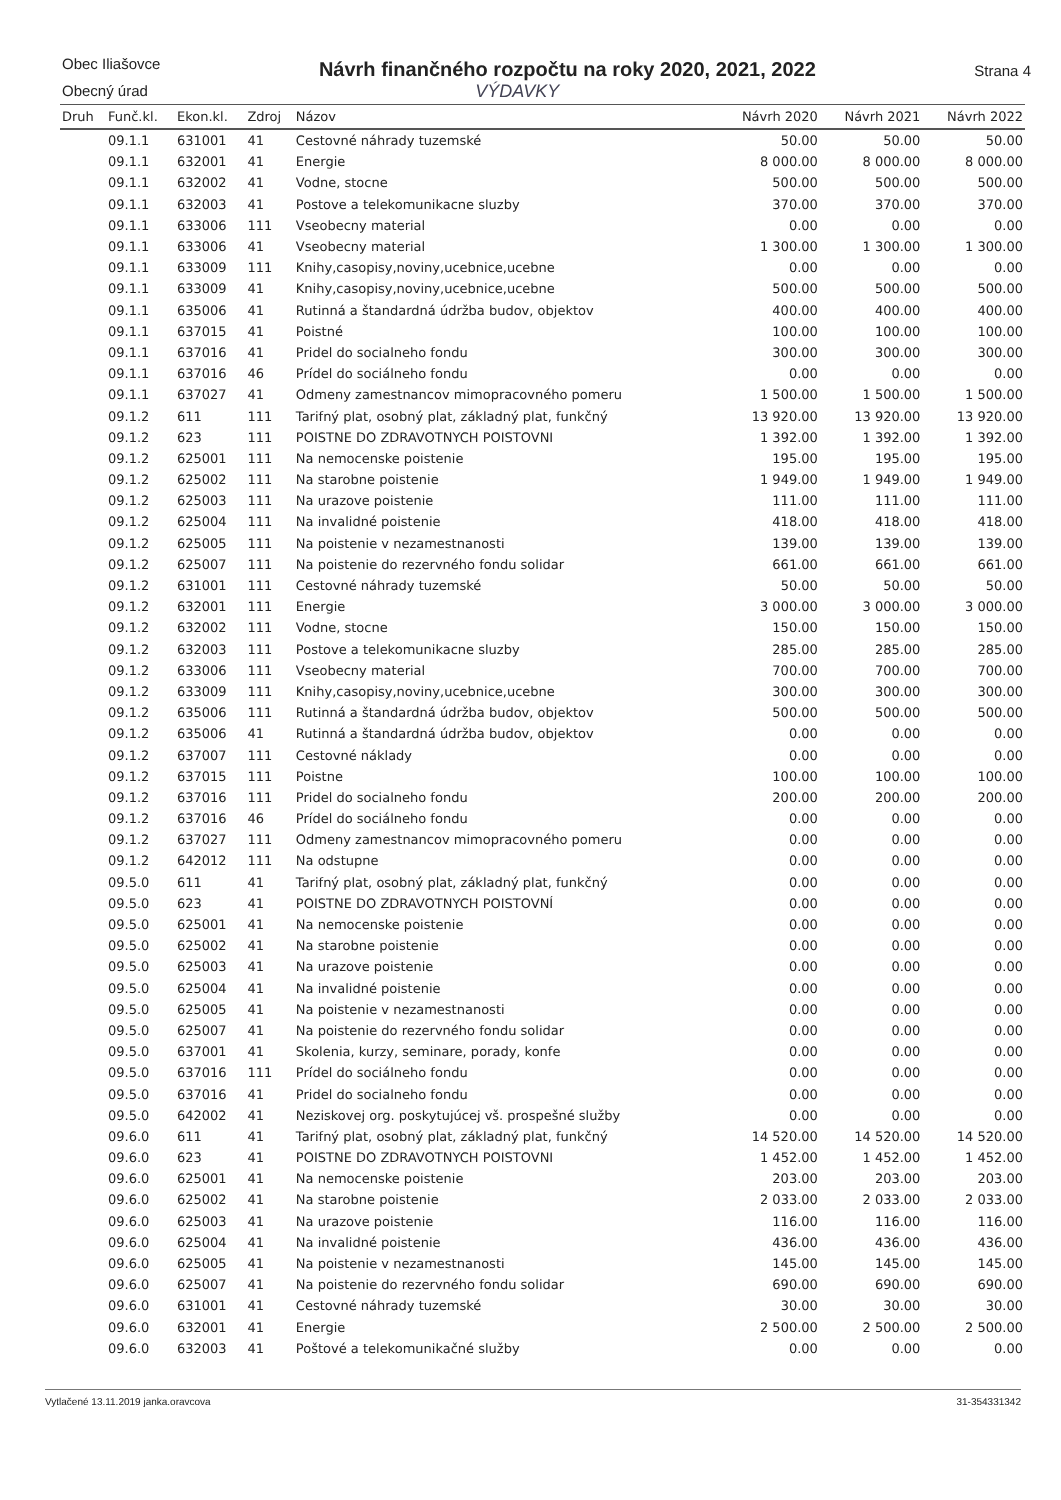Obec Iliašovce
Obecný úrad
Návrh finančného rozpočtu na roky 2020, 2021, 2022
VÝDAVKY
Strana 4
| Druh | Funč.kl. | Ekon.kl. | Zdroj | Názov | Návrh 2020 | Návrh 2021 | Návrh 2022 |
| --- | --- | --- | --- | --- | --- | --- | --- |
| | 09.1.1 | 631001 | 41 | Cestovné náhrady tuzemské | 50.00 | 50.00 | 50.00 |
| | 09.1.1 | 632001 | 41 | Energie | 8 000.00 | 8 000.00 | 8 000.00 |
| | 09.1.1 | 632002 | 41 | Vodne, stocne | 500.00 | 500.00 | 500.00 |
| | 09.1.1 | 632003 | 41 | Postove a telekomunikacne sluzby | 370.00 | 370.00 | 370.00 |
| | 09.1.1 | 633006 | 111 | Vseobecny material | 0.00 | 0.00 | 0.00 |
| | 09.1.1 | 633006 | 41 | Vseobecny material | 1 300.00 | 1 300.00 | 1 300.00 |
| | 09.1.1 | 633009 | 111 | Knihy,casopisy,noviny,ucebnice,ucebne | 0.00 | 0.00 | 0.00 |
| | 09.1.1 | 633009 | 41 | Knihy,casopisy,noviny,ucebnice,ucebne | 500.00 | 500.00 | 500.00 |
| | 09.1.1 | 635006 | 41 | Rutinná a štandardná údržba budov, objektov | 400.00 | 400.00 | 400.00 |
| | 09.1.1 | 637015 | 41 | Poistné | 100.00 | 100.00 | 100.00 |
| | 09.1.1 | 637016 | 41 | Pridel do socialneho fondu | 300.00 | 300.00 | 300.00 |
| | 09.1.1 | 637016 | 46 | Prídel do sociálneho fondu | 0.00 | 0.00 | 0.00 |
| | 09.1.1 | 637027 | 41 | Odmeny zamestnancov mimopracovného pomeru | 1 500.00 | 1 500.00 | 1 500.00 |
| | 09.1.2 | 611 | 111 | Tarifný plat, osobný plat, základný plat, funkčný | 13 920.00 | 13 920.00 | 13 920.00 |
| | 09.1.2 | 623 | 111 | POISTNE DO ZDRAVOTNYCH POISTOVNI | 1 392.00 | 1 392.00 | 1 392.00 |
| | 09.1.2 | 625001 | 111 | Na nemocenske poistenie | 195.00 | 195.00 | 195.00 |
| | 09.1.2 | 625002 | 111 | Na starobne poistenie | 1 949.00 | 1 949.00 | 1 949.00 |
| | 09.1.2 | 625003 | 111 | Na urazove poistenie | 111.00 | 111.00 | 111.00 |
| | 09.1.2 | 625004 | 111 | Na invalidné poistenie | 418.00 | 418.00 | 418.00 |
| | 09.1.2 | 625005 | 111 | Na poistenie v nezamestnanosti | 139.00 | 139.00 | 139.00 |
| | 09.1.2 | 625007 | 111 | Na poistenie do rezervného fondu solidar | 661.00 | 661.00 | 661.00 |
| | 09.1.2 | 631001 | 111 | Cestovné náhrady tuzemské | 50.00 | 50.00 | 50.00 |
| | 09.1.2 | 632001 | 111 | Energie | 3 000.00 | 3 000.00 | 3 000.00 |
| | 09.1.2 | 632002 | 111 | Vodne, stocne | 150.00 | 150.00 | 150.00 |
| | 09.1.2 | 632003 | 111 | Postove a telekomunikacne sluzby | 285.00 | 285.00 | 285.00 |
| | 09.1.2 | 633006 | 111 | Vseobecny material | 700.00 | 700.00 | 700.00 |
| | 09.1.2 | 633009 | 111 | Knihy,casopisy,noviny,ucebnice,ucebne | 300.00 | 300.00 | 300.00 |
| | 09.1.2 | 635006 | 111 | Rutinná a štandardná údržba budov, objektov | 500.00 | 500.00 | 500.00 |
| | 09.1.2 | 635006 | 41 | Rutinná a štandardná údržba budov, objektov | 0.00 | 0.00 | 0.00 |
| | 09.1.2 | 637007 | 111 | Cestovné náklady | 0.00 | 0.00 | 0.00 |
| | 09.1.2 | 637015 | 111 | Poistne | 100.00 | 100.00 | 100.00 |
| | 09.1.2 | 637016 | 111 | Pridel do socialneho fondu | 200.00 | 200.00 | 200.00 |
| | 09.1.2 | 637016 | 46 | Prídel do sociálneho fondu | 0.00 | 0.00 | 0.00 |
| | 09.1.2 | 637027 | 111 | Odmeny zamestnancov mimopracovného pomeru | 0.00 | 0.00 | 0.00 |
| | 09.1.2 | 642012 | 111 | Na odstupne | 0.00 | 0.00 | 0.00 |
| | 09.5.0 | 611 | 41 | Tarifný plat, osobný plat, základný plat, funkčný | 0.00 | 0.00 | 0.00 |
| | 09.5.0 | 623 | 41 | POISTNE DO ZDRAVOTNYCH POISTOVNÍ | 0.00 | 0.00 | 0.00 |
| | 09.5.0 | 625001 | 41 | Na nemocenske poistenie | 0.00 | 0.00 | 0.00 |
| | 09.5.0 | 625002 | 41 | Na starobne poistenie | 0.00 | 0.00 | 0.00 |
| | 09.5.0 | 625003 | 41 | Na urazove poistenie | 0.00 | 0.00 | 0.00 |
| | 09.5.0 | 625004 | 41 | Na invalidné poistenie | 0.00 | 0.00 | 0.00 |
| | 09.5.0 | 625005 | 41 | Na poistenie v nezamestnanosti | 0.00 | 0.00 | 0.00 |
| | 09.5.0 | 625007 | 41 | Na poistenie do rezervného fondu solidar | 0.00 | 0.00 | 0.00 |
| | 09.5.0 | 637001 | 41 | Skolenia, kurzy, seminare, porady, konfe | 0.00 | 0.00 | 0.00 |
| | 09.5.0 | 637016 | 111 | Prídel do sociálneho fondu | 0.00 | 0.00 | 0.00 |
| | 09.5.0 | 637016 | 41 | Pridel do socialneho fondu | 0.00 | 0.00 | 0.00 |
| | 09.5.0 | 642002 | 41 | Neziskovej org. poskytujúcej vš. prospešné služby | 0.00 | 0.00 | 0.00 |
| | 09.6.0 | 611 | 41 | Tarifný plat, osobný plat, základný plat, funkčný | 14 520.00 | 14 520.00 | 14 520.00 |
| | 09.6.0 | 623 | 41 | POISTNE DO ZDRAVOTNYCH POISTOVNI | 1 452.00 | 1 452.00 | 1 452.00 |
| | 09.6.0 | 625001 | 41 | Na nemocenske poistenie | 203.00 | 203.00 | 203.00 |
| | 09.6.0 | 625002 | 41 | Na starobne poistenie | 2 033.00 | 2 033.00 | 2 033.00 |
| | 09.6.0 | 625003 | 41 | Na urazove poistenie | 116.00 | 116.00 | 116.00 |
| | 09.6.0 | 625004 | 41 | Na invalidné poistenie | 436.00 | 436.00 | 436.00 |
| | 09.6.0 | 625005 | 41 | Na poistenie v nezamestnanosti | 145.00 | 145.00 | 145.00 |
| | 09.6.0 | 625007 | 41 | Na poistenie do rezervného fondu solidar | 690.00 | 690.00 | 690.00 |
| | 09.6.0 | 631001 | 41 | Cestovné náhrady tuzemské | 30.00 | 30.00 | 30.00 |
| | 09.6.0 | 632001 | 41 | Energie | 2 500.00 | 2 500.00 | 2 500.00 |
| | 09.6.0 | 632003 | 41 | Poštové a telekomunikačné služby | 0.00 | 0.00 | 0.00 |
Vytlačené 13.11.2019 janka.oravcova 31-354331342